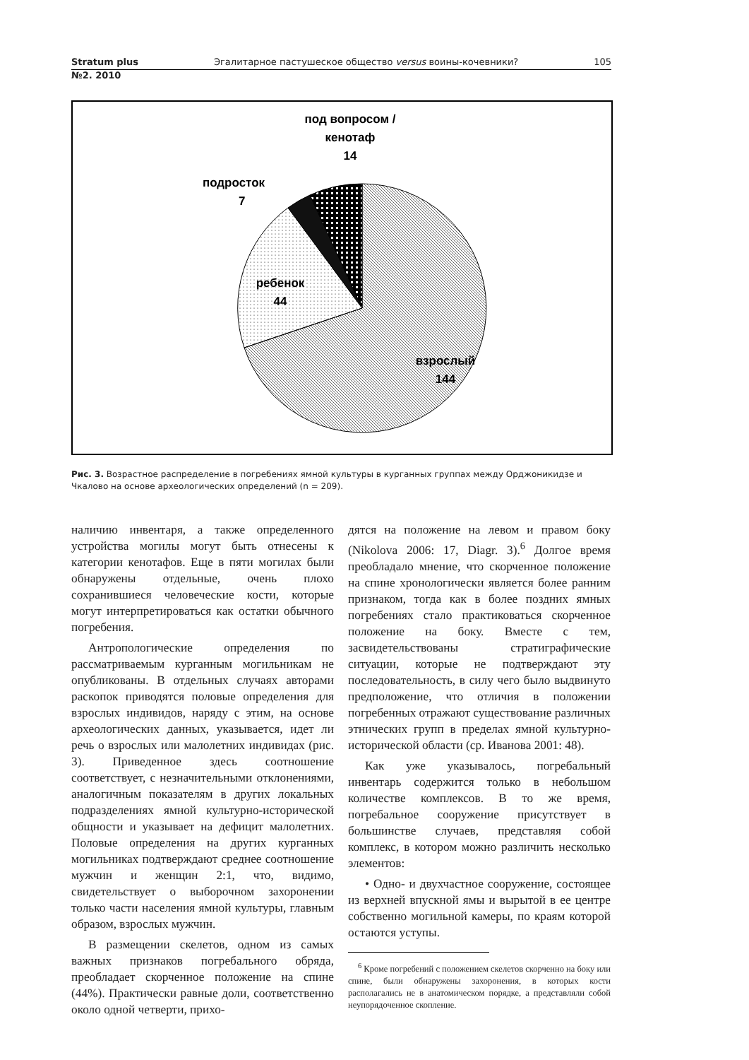Stratum plus Эгалитарное пастушеское общество versus воины-кочевники? 105
№2. 2010
под вопросом /
кенотаф
14
подросток
7
ребенок
44
взрослый
144
Рис. 3. Возрастное распределение в погребениях ямной культуры в курганных группах между Орджоникидзе и Чкалово на основе археологических определений (n = 209).
наличию инвентаря, а также определенного устройства могилы могут быть отнесены к категории кенотафов. Еще в пяти могилах были обнаружены отдельные, очень плохо сохранившиеся человеческие кости, которые могут интерпретироваться как остатки обычного погребения.
Антропологические определения по рассматриваемым курганным могильникам не опубликованы. В отдельных случаях авторами раскопок приводятся половые определения для взрослых индивидов, наряду с этим, на основе археологических данных, указывается, идет ли речь о взрослых или малолетних индивидах (рис. 3). Приведенное здесь соотношение соответствует, с незначительными отклонениями, аналогичным показателям в других локальных подразделениях ямной культурно-исторической общности и указывает на дефицит малолетних. Половые определения на других курганных могильниках подтверждают среднее соотношение мужчин и женщин 2:1, что, видимо, свидетельствует о выборочном захоронении только части населения ямной культуры, главным образом, взрослых мужчин.
В размещении скелетов, одном из самых важных признаков погребального обряда, преобладает скорченное положение на спине (44%). Практически равные доли, соответственно около одной четверти, прихо-
дятся на положение на левом и правом боку (Nikolova 2006: 17, Diagr. 3).<sup>6</sup> Долгое время преобладало мнение, что скорченное положение на спине хронологически является более ранним признаком, тогда как в более поздних ямных погребениях стало практиковаться скорченное положение на боку. Вместе с тем, засвидетельствованы стратиграфические ситуации, которые не подтверждают эту последовательность, в силу чего было выдвинуто предположение, что отличия в положении погребенных отражают существование различных этнических групп в пределах ямной культурно-исторической области (ср. Иванова 2001: 48).
Как уже указывалось, погребальный инвентарь содержится только в небольшом количестве комплексов. В то же время, погребальное сооружение присутствует в большинстве случаев, представляя собой комплекс, в котором можно различить несколько элементов:
• Одно- и двухчастное сооружение, состоящее из верхней впускной ямы и вырытой в ее центре собственно могильной камеры, по краям которой остаются уступы.
<sup>6</sup> Кроме погребений с положением скелетов скорченно на боку или спине, были обнаружены захоронения, в которых кости располагались не в анатомическом порядке, а представляли собой неупорядоченное скопление.